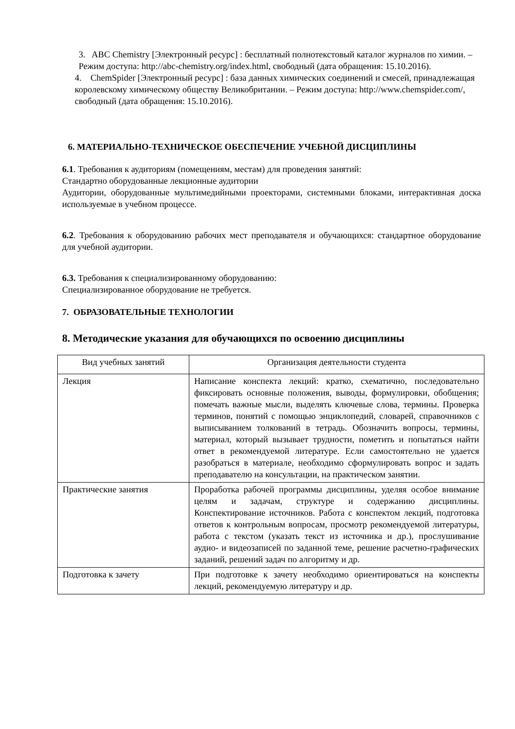3. ABC Chemistry [Электронный ресурс] : бесплатный полнотекстовый каталог журналов по химии. – Режим доступа: http://abc-chemistry.org/index.html, свободный (дата обращения: 15.10.2016).
4. ChemSpider [Электронный ресурс] : база данных химических соединений и смесей, принадлежащая королевскому химическому обществу Великобритании. – Режим доступа: http://www.chemspider.com/, свободный (дата обращения: 15.10.2016).
6. МАТЕРИАЛЬНО-ТЕХНИЧЕСКОЕ ОБЕСПЕЧЕНИЕ УЧЕБНОЙ ДИСЦИПЛИНЫ
6.1. Требования к аудиториям (помещениям, местам) для проведения занятий:
Стандартно оборудованные лекционные аудитории
Аудитории, оборудованные мультимедийными проекторами, системными блоками, интерактивная доска используемые в учебном процессе.
6.2. Требования к оборудованию рабочих мест преподавателя и обучающихся: стандартное оборудование для учебной аудитории.
6.3. Требования к специализированному оборудованию:
Специализированное оборудование не требуется.
7. ОБРАЗОВАТЕЛЬНЫЕ ТЕХНОЛОГИИ
8. Методические указания для обучающихся по освоению дисциплины
| Вид учебных занятий | Организация деятельности студента |
| --- | --- |
| Лекция | Написание конспекта лекций: кратко, схематично, последовательно фиксировать основные положения, выводы, формулировки, обобщения; помечать важные мысли, выделять ключевые слова, термины. Проверка терминов, понятий с помощью энциклопедий, словарей, справочников с выписыванием толкований в тетрадь. Обозначить вопросы, термины, материал, который вызывает трудности, пометить и попытаться найти ответ в рекомендуемой литературе. Если самостоятельно не удается разобраться в материале, необходимо сформулировать вопрос и задать преподавателю на консультации, на практическом занятии. |
| Практические занятия | Проработка рабочей программы дисциплины, уделяя особое внимание целям и задачам, структуре и содержанию дисциплины. Конспектирование источников. Работа с конспектом лекций, подготовка ответов к контрольным вопросам, просмотр рекомендуемой литературы, работа с текстом (указать текст из источника и др.), прослушивание аудио- и видеозаписей по заданной теме, решение расчетно-графических заданий, решений задач по алгоритму и др. |
| Подготовка к зачету | При подготовке к зачету необходимо ориентироваться на конспекты лекций, рекомендуемую литературу и др. |